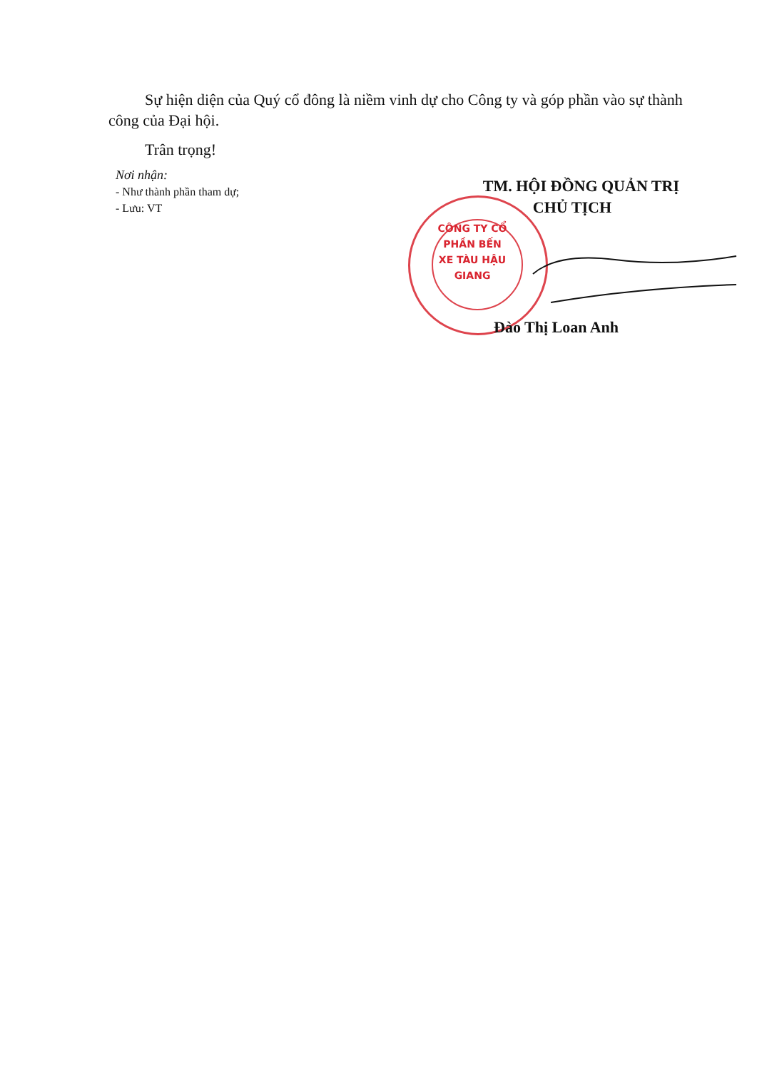Sự hiện diện của Quý cổ đông là niềm vinh dự cho Công ty và góp phần vào sự thành công của Đại hội.
Trân trọng!
Nơi nhận:
- Như thành phần tham dự;
- Lưu: VT
CÔNG TY CỔ PHẦN BẾN XE TÀU HẬU GIANG
TM. HỘI ĐỒNG QUẢN TRỊ
CHỦ TỊCH
Đào Thị Loan Anh